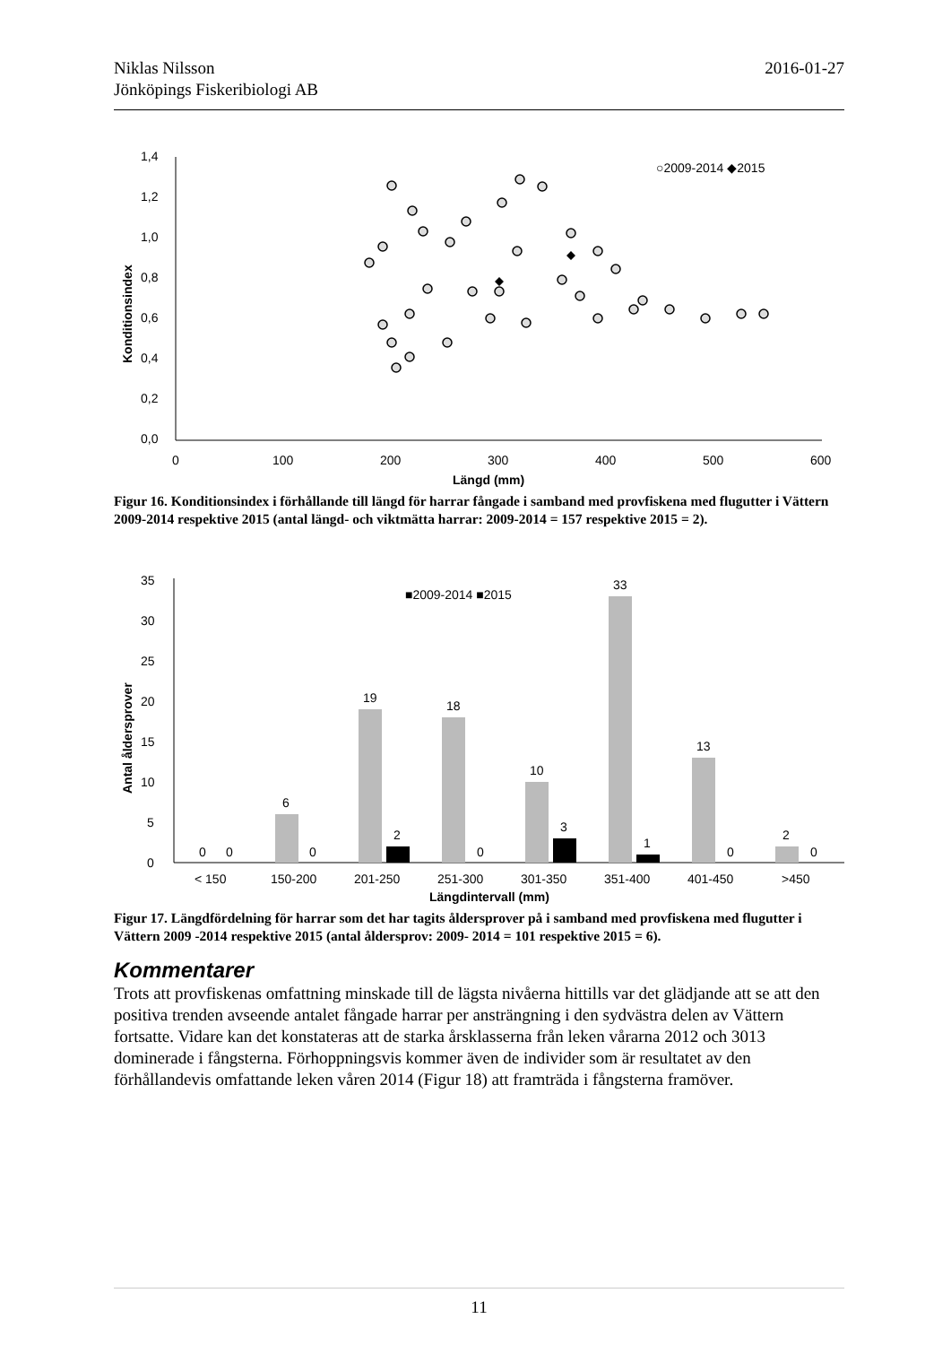2016-01-27 Niklas Nilsson
Jönköpings Fiskeribiologi AB
1,4
1,2
1,0
0,8
0,6
0,4
0,2
0,0
0
100
200
300
400
500
600
Längd (mm)
Konditionsindex
○2009-2014 ◆2015
Figur 16. Konditionsindex i förhållande till längd för harrar fångade i samband med provfiskena med flugutter i Vättern 2009-2014 respektive 2015 (antal längd- och viktmätta harrar: 2009-2014 = 157 respektive 2015 = 2).
35
30
25
20
15
10
5
0
Antal åldersprover
■2009-2014 ■2015
0
0
6
0
19
2
18
0
10
3
33
1
13
0
2
0
< 150
150-200
201-250
251-300
301-350
351-400
401-450
>450
Längdintervall (mm)
Figur 17. Längdfördelning för harrar som det har tagits åldersprover på i samband med provfiskena med flugutter i Vättern 2009 -2014 respektive 2015 (antal åldersprov: 2009- 2014 = 101 respektive 2015 = 6).
Kommentarer
Trots att provfiskenas omfattning minskade till de lägsta nivåerna hittills var det glädjande att se att den positiva trenden avseende antalet fångade harrar per ansträngning i den sydvästra delen av Vättern fortsatte. Vidare kan det konstateras att de starka årsklasserna från leken vårarna 2012 och 3013 dominerade i fångsterna. Förhoppningsvis kommer även de individer som är resultatet av den förhållandevis omfattande leken våren 2014 (Figur 18) att framträda i fångsterna framöver.
11